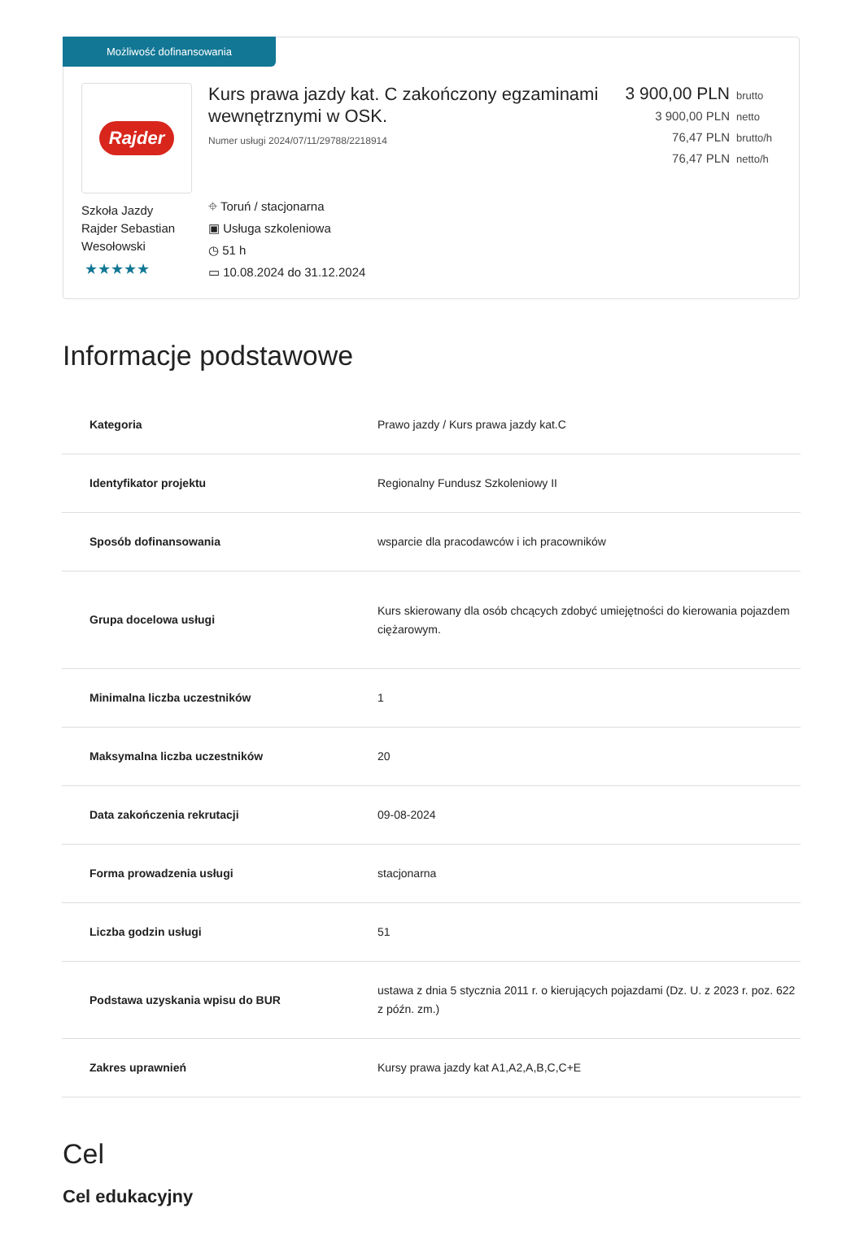Możliwość dofinansowania
Rajder
Szkoła Jazdy Rajder Sebastian Wesołowski
★★★★★
Kurs prawa jazdy kat. C zakończony egzaminami wewnętrznymi w OSK.
Numer usługi 2024/07/11/29788/2218914
⌖ Toruń / stacjonarna
▣ Usługa szkoleniowa
◷ 51 h
▭ 10.08.2024 do 31.12.2024
3 900,00 PLN brutto
3 900,00 PLN netto
76,47 PLN brutto/h
76,47 PLN netto/h
Informacje podstawowe
| Kategoria | Prawo jazdy / Kurs prawa jazdy kat.C |
| Identyfikator projektu | Regionalny Fundusz Szkoleniowy II |
| Sposób dofinansowania | wsparcie dla pracodawców i ich pracowników |
| Grupa docelowa usługi | Kurs skierowany dla osób chcących zdobyć umiejętności do kierowania pojazdem ciężarowym. |
| Minimalna liczba uczestników | 1 |
| Maksymalna liczba uczestników | 20 |
| Data zakończenia rekrutacji | 09-08-2024 |
| Forma prowadzenia usługi | stacjonarna |
| Liczba godzin usługi | 51 |
| Podstawa uzyskania wpisu do BUR | ustawa z dnia 5 stycznia 2011 r. o kierujących pojazdami (Dz. U. z 2023 r. poz. 622 z późn. zm.) |
| Zakres uprawnień | Kursy prawa jazdy kat A1,A2,A,B,C,C+E |
Cel
Cel edukacyjny